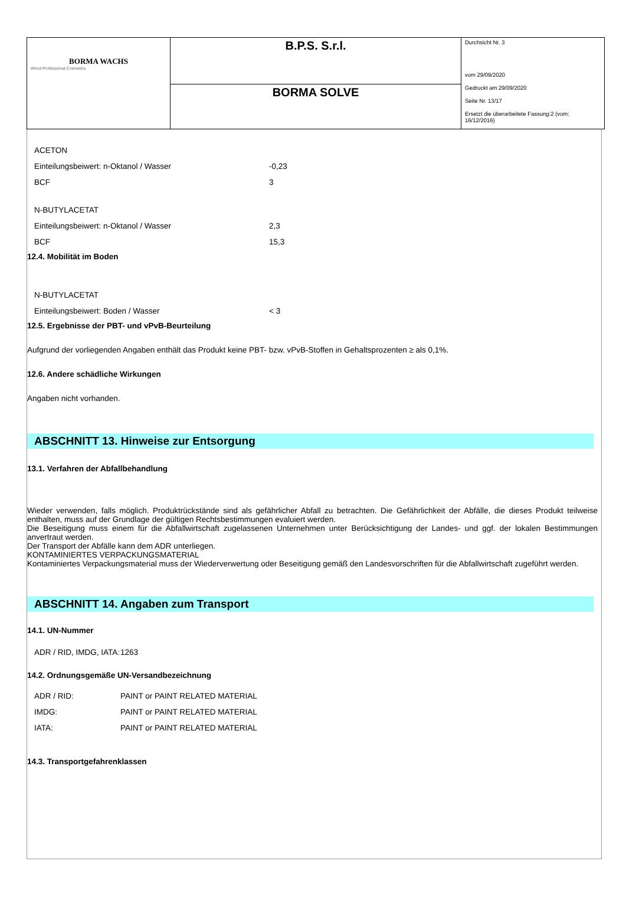| BORMA WACHS Wood Professional Cosmetics | B.P.S. S.r.l. | Durchsicht Nr. 3 vom 29/09/2020 Gedruckt am 29/09/2020 Seite Nr. 13/17 Ersetzt die überarbeitete Fassung:2 (vom: 16/12/2016) |
| | BORMA SOLVE | |
ACETON
Einteilungsbeiwert: n-Oktanol / Wasser -0,23
BCF 3
N-BUTYLACETAT
Einteilungsbeiwert: n-Oktanol / Wasser 2,3
BCF 15,3
12.4. Mobilität im Boden
N-BUTYLACETAT
Einteilungsbeiwert: Boden / Wasser < 3
12.5. Ergebnisse der PBT- und vPvB-Beurteilung
Aufgrund der vorliegenden Angaben enthält das Produkt keine PBT- bzw. vPvB-Stoffen in Gehaltsprozenten ≥ als 0,1%.
12.6. Andere schädliche Wirkungen
Angaben nicht vorhanden.
ABSCHNITT 13. Hinweise zur Entsorgung
13.1. Verfahren der Abfallbehandlung
Wieder verwenden, falls möglich. Produktrückstände sind als gefährlicher Abfall zu betrachten. Die Gefährlichkeit der Abfälle, die dieses Produkt teilweise enthalten, muss auf der Grundlage der gültigen Rechtsbestimmungen evaluiert werden.
Die Beseitigung muss einem für die Abfallwirtschaft zugelassenen Unternehmen unter Berücksichtigung der Landes- und ggf. der lokalen Bestimmungen anvertraut werden.
Der Transport der Abfälle kann dem ADR unterliegen.
KONTAMINIERTES VERPACKUNGSMATERIAL
Kontaminiertes Verpackungsmaterial muss der Wiederverwertung oder Beseitigung gemäß den Landesvorschriften für die Abfallwirtschaft zugeführt werden.
ABSCHNITT 14. Angaben zum Transport
14.1. UN-Nummer
ADR / RID, IMDG, IATA: 1263
14.2. Ordnungsgemäße UN-Versandbezeichnung
ADR / RID: PAINT or PAINT RELATED MATERIAL
IMDG: PAINT or PAINT RELATED MATERIAL
IATA: PAINT or PAINT RELATED MATERIAL
14.3. Transportgefahrenklassen